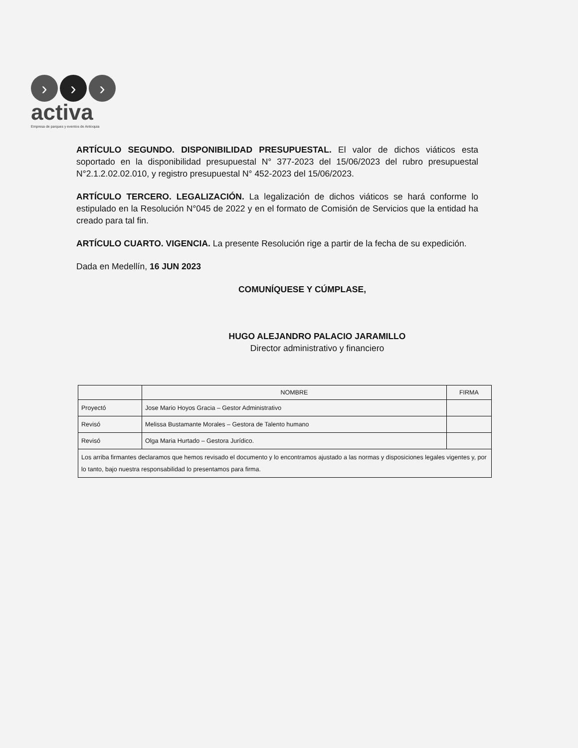› › ›
activa
Empresa de parques y eventos de Antioquia
ARTÍCULO SEGUNDO. DISPONIBILIDAD PRESUPUESTAL. El valor de dichos viáticos esta soportado en la disponibilidad presupuestal N° 377-2023 del 15/06/2023 del rubro presupuestal N°2.1.2.02.02.010, y registro presupuestal N° 452-2023 del 15/06/2023.
ARTÍCULO TERCERO. LEGALIZACIÓN. La legalización de dichos viáticos se hará conforme lo estipulado en la Resolución N°045 de 2022 y en el formato de Comisión de Servicios que la entidad ha creado para tal fin.
ARTÍCULO CUARTO. VIGENCIA. La presente Resolución rige a partir de la fecha de su expedición.
Dada en Medellín, 16 JUN 2023
COMUNÍQUESE Y CÚMPLASE,
HUGO ALEJANDRO PALACIO JARAMILLO
Director administrativo y financiero
| | NOMBRE | FIRMA |
| --- | --- | --- |
| Proyectó | Jose Mario Hoyos Gracia – Gestor Administrativo | |
| Revisó | Melissa Bustamante Morales – Gestora de Talento humano | |
| Revisó | Olga Maria Hurtado – Gestora Jurídico. | |
| Los arriba firmantes declaramos que hemos revisado el documento y lo encontramos ajustado a las normas y disposiciones legales vigentes y, por lo tanto, bajo nuestra responsabilidad lo presentamos para firma. | | |